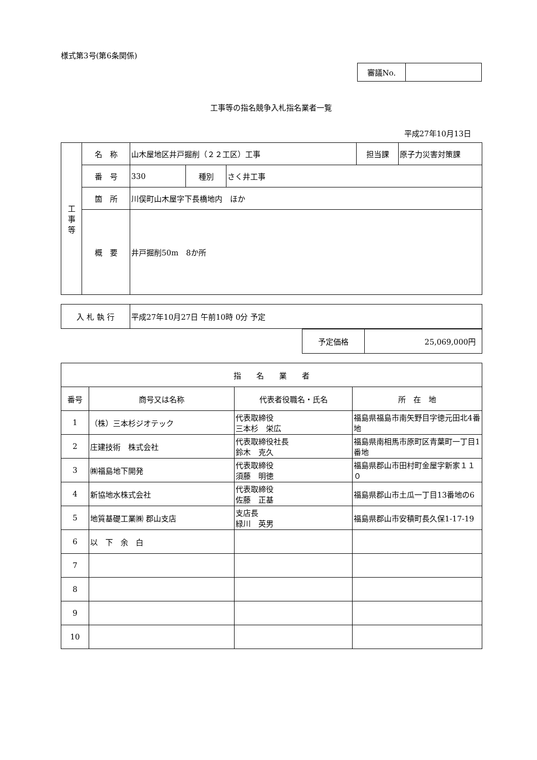様式第3号(第6条関係)
| 審議No. | |
工事等の指名競争入札指名業者一覧
平成27年10月13日
| 工 事 等 | 名 称 | 山木屋地区井戸掘削（２２工区）工事 | | | 担当課 | 原子力災害対策課 |
| | 番 号 | 330 | 種別 | さく井工事 | | |
| | 箇 所 | 川俣町山木屋字下長橋地内 ほか | | | | |
| | 概 要 | 井戸掘削50m 8か所 | | | | |
| 入 札 執 行 | 平成27年10月27日 午前10時 0分 予定 |
| 予定価格 | 25,069,000円 |
| 指 名 業 者 | | | |
| --- | --- | --- | --- |
| 番号 | 商号又は名称 | 代表者役職名・氏名 | 所 在 地 |
| 1 | （株）三本杉ジオテック | 代表取締役 三本杉 栄広 | 福島県福島市南矢野目字徳元田北4番地 |
| 2 | 庄建技術 株式会社 | 代表取締役社長 鈴木 克久 | 福島県南相馬市原町区青葉町一丁目1番地 |
| 3 | ㈱福島地下開発 | 代表取締役 須藤 明徳 | 福島県郡山市田村町金屋字新家１１０ |
| 4 | 新協地水株式会社 | 代表取締役 佐藤 正基 | 福島県郡山市土瓜一丁目13番地の6 |
| 5 | 地質基礎工業㈱ 郡山支店 | 支店長 緑川 英男 | 福島県郡山市安積町長久保1-17-19 |
| 6 | 以 下 余 白 | | |
| 7 | | | |
| 8 | | | |
| 9 | | | |
| 10 | | | |